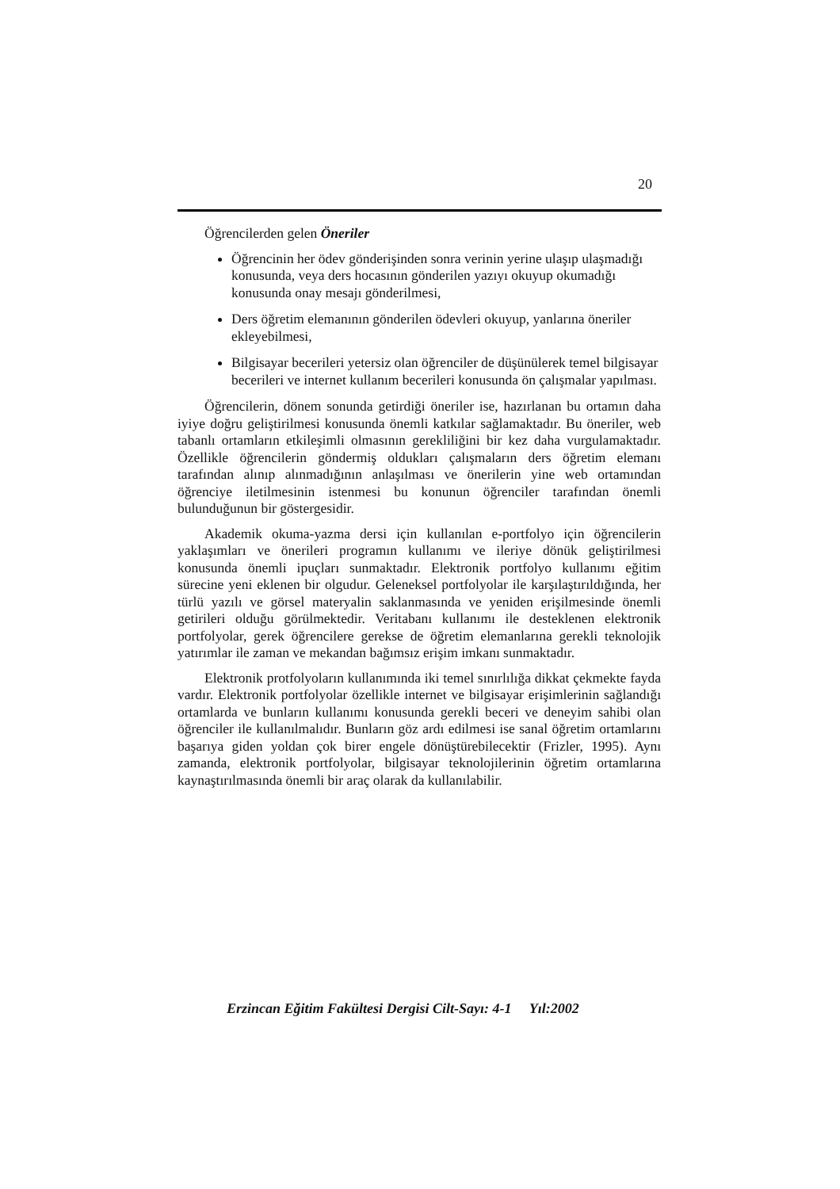20
Öğrencilerden gelen Öneriler
Öğrencinin her ödev gönderişinden sonra verinin yerine ulaşıp ulaşmadığı konusunda, veya ders hocasının gönderilen yazıyı okuyup okumadığı konusunda onay mesajı gönderilmesi,
Ders öğretim elemanının gönderilen ödevleri okuyup, yanlarına öneriler ekleyebilmesi,
Bilgisayar becerileri yetersiz olan öğrenciler de düşünülerek temel bilgisayar becerileri ve internet kullanım becerileri konusunda ön çalışmalar yapılması.
Öğrencilerin, dönem sonunda getirdiği öneriler ise, hazırlanan bu ortamın daha iyiye doğru geliştirilmesi konusunda önemli katkılar sağlamaktadır. Bu öneriler, web tabanlı ortamların etkileşimli olmasının gerekliliğini bir kez daha vurgulamaktadır. Özellikle öğrencilerin göndermiş oldukları çalışmaların ders öğretim elemanı tarafından alınıp alınmadığının anlaşılması ve önerilerin yine web ortamından öğrenciye iletilmesinin istenmesi bu konunun öğrenciler tarafından önemli bulunduğunun bir göstergesidir.
Akademik okuma-yazma dersi için kullanılan e-portfolyo için öğrencilerin yaklaşımları ve önerileri programın kullanımı ve ileriye dönük geliştirilmesi konusunda önemli ipuçları sunmaktadır. Elektronik portfolyo kullanımı eğitim sürecine yeni eklenen bir olgudur. Geleneksel portfolyolar ile karşılaştırıldığında, her türlü yazılı ve görsel materyalin saklanmasında ve yeniden erişilmesinde önemli getirileri olduğu görülmektedir. Veritabanı kullanımı ile desteklenen elektronik portfolyolar, gerek öğrencilere gerekse de öğretim elemanlarına gerekli teknolojik yatırımlar ile zaman ve mekandan bağımsız erişim imkanı sunmaktadır.
Elektronik protfolyoların kullanımında iki temel sınırlılığa dikkat çekmekte fayda vardır. Elektronik portfolyolar özellikle internet ve bilgisayar erişimlerinin sağlandığı ortamlarda ve bunların kullanımı konusunda gerekli beceri ve deneyim sahibi olan öğrenciler ile kullanılmalıdır. Bunların göz ardı edilmesi ise sanal öğretim ortamlarını başarıya giden yoldan çok birer engele dönüştürebilecektir (Frizler, 1995). Aynı zamanda, elektronik portfolyolar, bilgisayar teknolojilerinin öğretim ortamlarına kaynaştırılmasında önemli bir araç olarak da kullanılabilir.
Erzincan Eğitim Fakültesi Dergisi Cilt-Sayı: 4-1 Yıl:2002